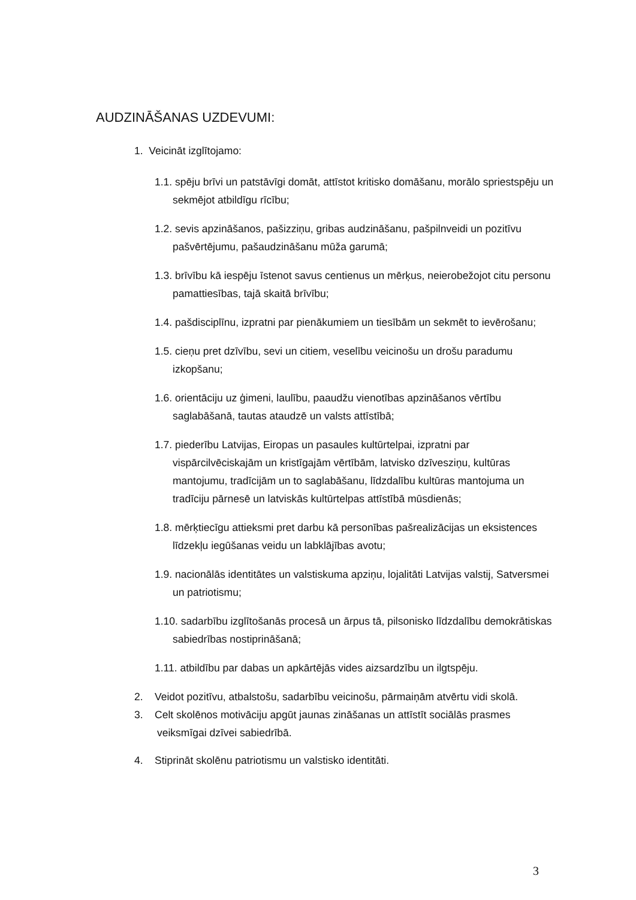AUDZINĀŠANAS UZDEVUMI:
1. Veicināt izglītojamo:
1.1. spēju brīvi un patstāvīgi domāt, attīstot kritisko domāšanu, morālo spriestspēju un sekmējot atbildīgu rīcību;
1.2. sevis apzināšanos, pašizziņu, gribas audzināšanu, pašpilnveidi un pozitīvu pašvērtējumu, pašaudzināšanu mūža garumā;
1.3. brīvību kā iespēju īstenot savus centienus un mērķus, neierobežojot citu personu pamattiesības, tajā skaitā brīvību;
1.4. pašdisciplīnu, izpratni par pienākumiem un tiesībām un sekmēt to ievērošanu;
1.5. cieņu pret dzīvību, sevi un citiem, veselību veicinošu un drošu paradumu izkopšanu;
1.6. orientāciju uz ģimeni, laulību, paaudžu vienotības apzināšanos vērtību saglabāšanā, tautas ataudzē un valsts attīstībā;
1.7. piederību Latvijas, Eiropas un pasaules kultūrtelpai, izpratni par vispārcilvēciskajām un kristīgajām vērtībām, latvisko dzīvesziņu, kultūras mantojumu, tradīcijām un to saglabāšanu, līdzdalību kultūras mantojuma un tradīciju pārnesē un latviskās kultūrtelpas attīstībā mūsdienās;
1.8. mērķtiecīgu attieksmi pret darbu kā personības pašrealizācijas un eksistences līdzekļu iegūšanas veidu un labklājības avotu;
1.9. nacionālās identitātes un valstiskuma apziņu, lojalitāti Latvijas valstij, Satversmei un patriotismu;
1.10. sadarbību izglītošanās procesā un ārpus tā, pilsonisko līdzdalību demokrātiskas sabiedrības nostiprināšanā;
1.11. atbildību par dabas un apkārtējās vides aizsardzību un ilgtspēju.
2. Veidot pozitīvu, atbalstošu, sadarbību veicinošu, pārmaiņām atvērtu vidi skolā.
3. Celt skolēnos motivāciju apgūt jaunas zināšanas un attīstīt sociālās prasmes veiksmīgai dzīvei sabiedrībā.
4. Stiprināt skolēnu patriotismu un valstisko identitāti.
3